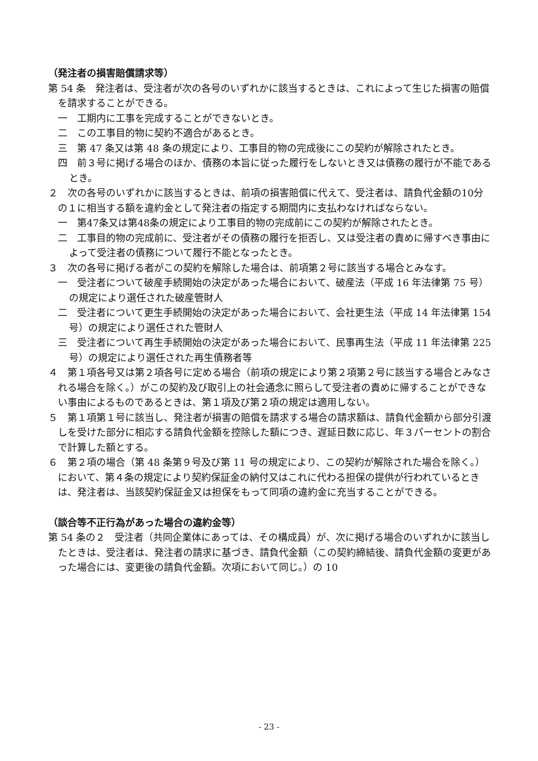（発注者の損害賠償請求等）
第 54 条　発注者は、受注者が次の各号のいずれかに該当するときは、これによって生じた損害の賠償を請求することができる。
一　工期内に工事を完成することができないとき。
二　この工事目的物に契約不適合があるとき。
三　第 47 条又は第 48 条の規定により、工事目的物の完成後にこの契約が解除されたとき。
四　前３号に掲げる場合のほか、債務の本旨に従った履行をしないとき又は債務の履行が不能であるとき。
２　次の各号のいずれかに該当するときは、前項の損害賠償に代えて、受注者は、請負代金額の10分の１に相当する額を違約金として発注者の指定する期間内に支払わなければならない。
一　第47条又は第48条の規定により工事目的物の完成前にこの契約が解除されたとき。
二　工事目的物の完成前に、受注者がその債務の履行を拒否し、又は受注者の責めに帰すべき事由によって受注者の債務について履行不能となったとき。
３　次の各号に掲げる者がこの契約を解除した場合は、前項第２号に該当する場合とみなす。
一　受注者について破産手続開始の決定があった場合において、破産法（平成 16 年法律第 75 号）の規定により選任された破産管財人
二　受注者について更生手続開始の決定があった場合において、会社更生法（平成 14 年法律第 154 号）の規定により選任された管財人
三　受注者について再生手続開始の決定があった場合において、民事再生法（平成 11 年法律第 225 号）の規定により選任された再生債務者等
４　第１項各号又は第２項各号に定める場合（前項の規定により第２項第２号に該当する場合とみなされる場合を除く。）がこの契約及び取引上の社会通念に照らして受注者の責めに帰することができない事由によるものであるときは、第１項及び第２項の規定は適用しない。
５　第１項第１号に該当し、発注者が損害の賠償を請求する場合の請求額は、請負代金額から部分引渡しを受けた部分に相応する請負代金額を控除した額につき、遅延日数に応じ、年３パーセントの割合で計算した額とする。
６　第２項の場合（第 48 条第９号及び第 11 号の規定により、この契約が解除された場合を除く。）において、第４条の規定により契約保証金の納付又はこれに代わる担保の提供が行われているときは、発注者は、当該契約保証金又は担保をもって同項の違約金に充当することができる。
（談合等不正行為があった場合の違約金等）
第 54 条の２　受注者（共同企業体にあっては、その構成員）が、次に掲げる場合のいずれかに該当したときは、受注者は、発注者の請求に基づき、請負代金額（この契約締結後、請負代金額の変更があった場合には、変更後の請負代金額。次項において同じ。）の 10
- 23 -